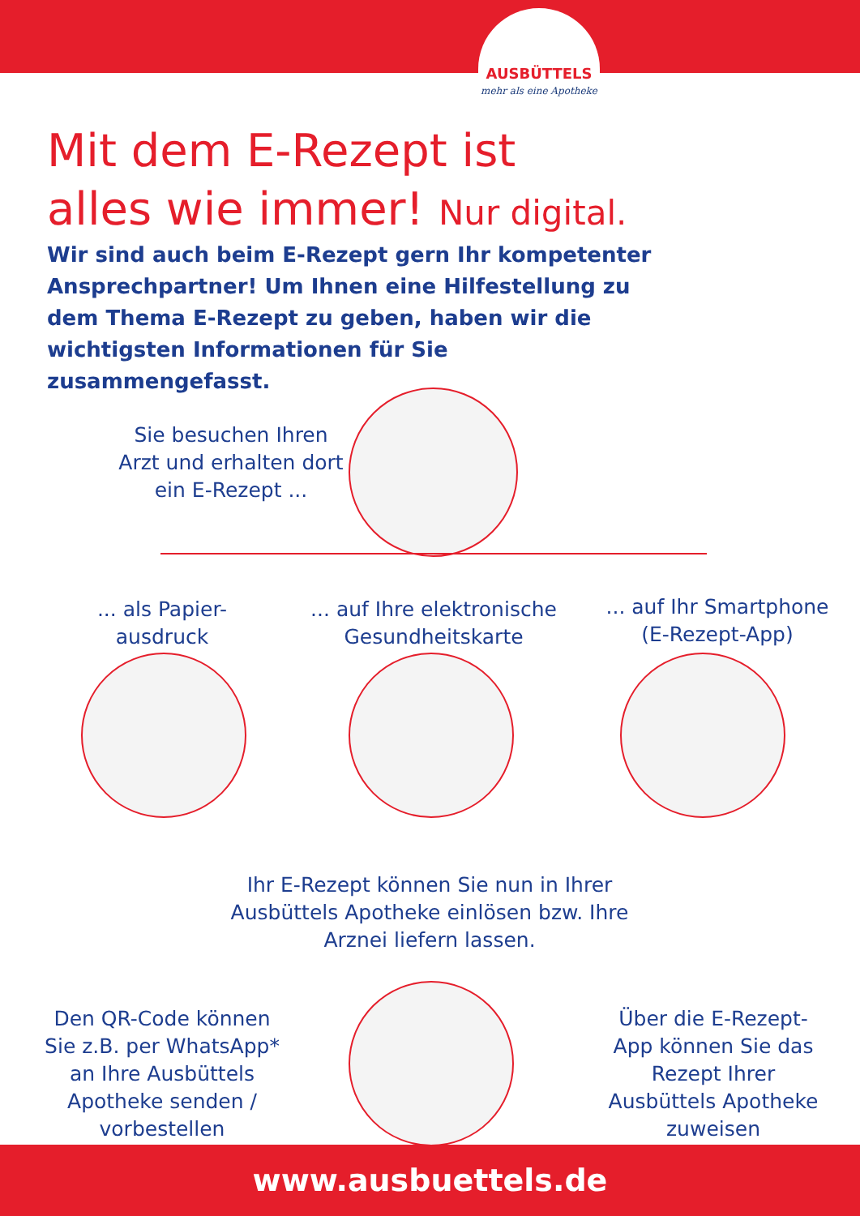AUSBÜTTELS
mehr als eine Apotheke
Mit dem E-Rezept ist
alles wie immer! Nur digital.
Wir sind auch beim E-Rezept gern Ihr kompetenter Ansprechpartner! Um Ihnen eine Hilfestellung zu dem Thema E-Rezept zu geben, haben wir die wichtigsten Informationen für Sie zusammengefasst.
Sie besuchen Ihren Arzt und erhalten dort ein E-Rezept ...
... als Papier-ausdruck
... auf Ihre elektronische Gesundheitskarte
... auf Ihr Smartphone (E-Rezept-App)
Ihr E-Rezept können Sie nun in Ihrer Ausbüttels Apotheke einlösen bzw. Ihre Arznei liefern lassen.
Den QR-Code können Sie z.B. per WhatsApp* an Ihre Ausbüttels Apotheke senden / vorbestellen
Über die E-Rezept-App können Sie das Rezept Ihrer Ausbüttels Apotheke zuweisen
www.ausbuettels.de